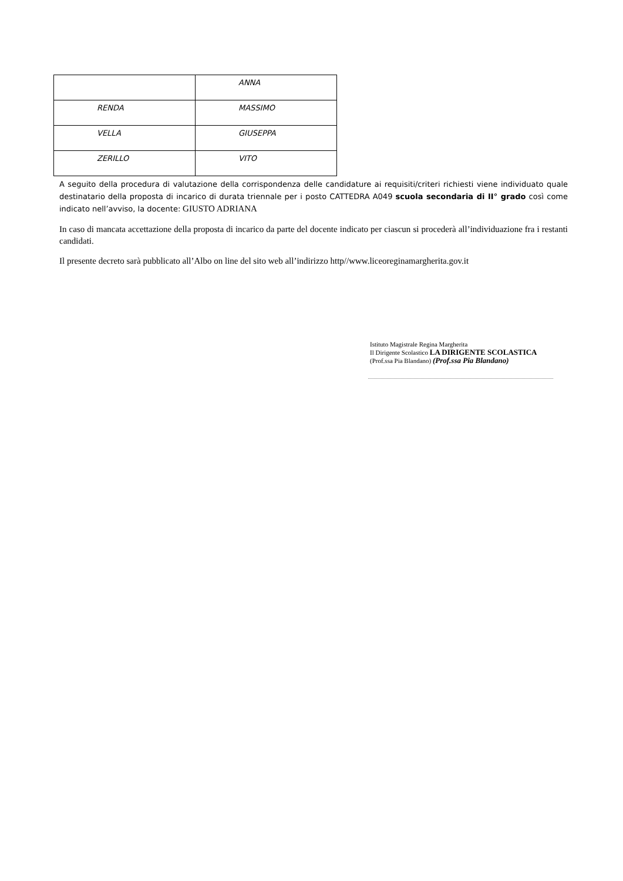| | ANNA |
| RENDA | MASSIMO |
| VELLA | GIUSEPPA |
| ZERILLO | VITO |
A seguito della procedura di valutazione della corrispondenza delle candidature ai requisiti/criteri richiesti viene individuato quale destinatario della proposta di incarico di durata triennale per i posto CATTEDRA A049 scuola secondaria di II° grado così come indicato nell’avviso, la docente: GIUSTO ADRIANA
In caso di mancata accettazione della proposta di incarico da parte del docente indicato per ciascun si procederà all’individuazione fra i restanti candidati.
Il presente decreto sarà pubblicato all’Albo on line del sito web all’indirizzo http//www.liceoreginamargherita.gov.it
Istituto Magistrale Regina Margherita
Il Dirigente Scolastico LA DIRIGENTE SCOLASTICA
(Prof.ssa Pia Blandano) (Prof.ssa Pia Blandano)